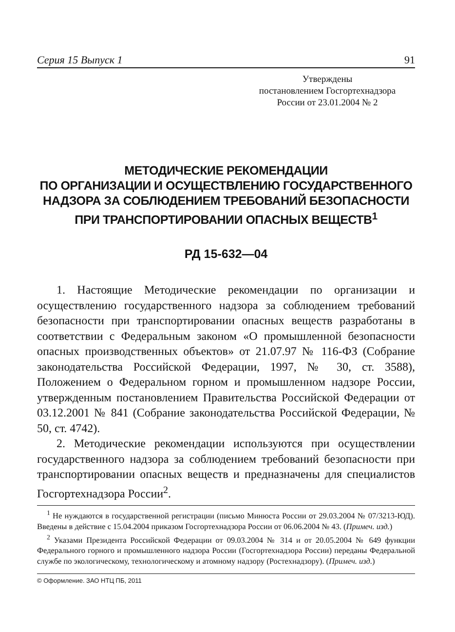Серия 15 Выпуск 1 91
Утверждены
постановлением Госгортехнадзора
России от 23.01.2004 № 2
МЕТОДИЧЕСКИЕ РЕКОМЕНДАЦИИ
ПО ОРГАНИЗАЦИИ И ОСУЩЕСТВЛЕНИЮ ГОСУДАРСТВЕННОГО
НАДЗОРА ЗА СОБЛЮДЕНИЕМ ТРЕБОВАНИЙ БЕЗОПАСНОСТИ
ПРИ ТРАНСПОРТИРОВАНИИ ОПАСНЫХ ВЕЩЕСТВ<sup>1</sup>
РД 15-632—04
1. Настоящие Методические рекомендации по организации и осуществлению государственного надзора за соблюдением требований безопасности при транспортировании опасных веществ разработаны в соответствии с Федеральным законом «О промышленной безопасности опасных производственных объектов» от 21.07.97 № 116-ФЗ (Собрание законодательства Российской Федерации, 1997, № 30, ст. 3588), Положением о Федеральном горном и промышленном надзоре России, утвержденным постановлением Правительства Российской Федерации от 03.12.2001 № 841 (Собрание законодательства Российской Федерации, № 50, ст. 4742).
2. Методические рекомендации используются при осуществлении государственного надзора за соблюдением требований безопасности при транспортировании опасных веществ и предназначены для специалистов Госгортехнадзора России<sup>2</sup>.
<sup>1</sup> Не нуждаются в государственной регистрации (письмо Минюста России от 29.03.2004 № 07/3213-ЮД). Введены в действие с 15.04.2004 приказом Госгортехнадзора России от 06.06.2004 № 43. (Примеч. изд.)
<sup>2</sup> Указами Президента Российской Федерации от 09.03.2004 № 314 и от 20.05.2004 № 649 функции Федерального горного и промышленного надзора России (Госгортехнадзора России) переданы Федеральной службе по экологическому, технологическому и атомному надзору (Ростехнадзору). (Примеч. изд.)
© Оформление. ЗАО НТЦ ПБ, 2011